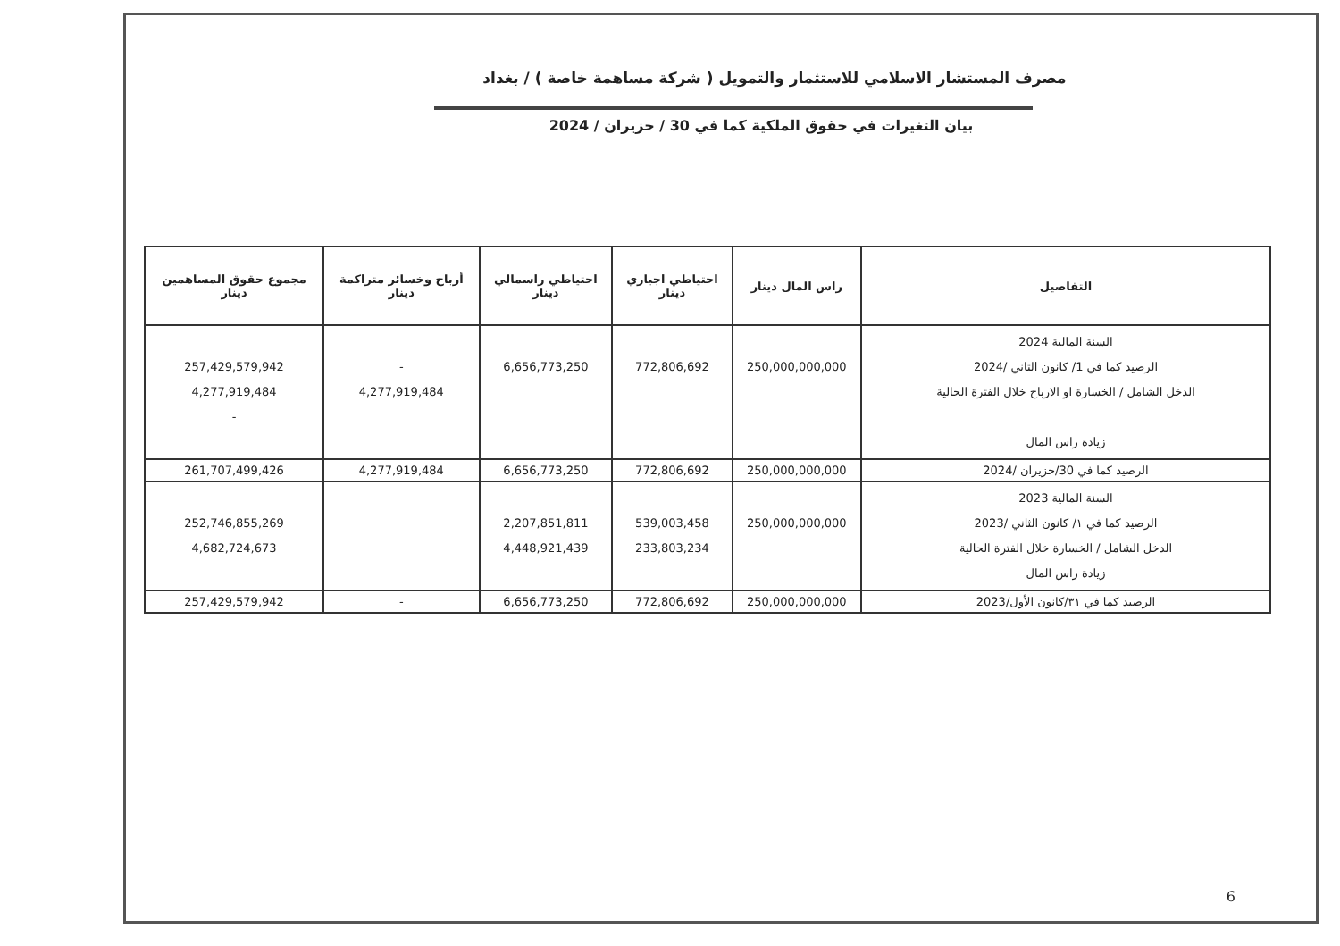مصرف المستشار الاسلامي للاستثمار والتمويل ( شركة مساهمة خاصة ) / بغداد
بيان التغيرات في حقوق الملكية كما في 30 / حزيران / 2024
| التفاصيل | راس المال دينار | احتياطي اجباري دينار | احتياطي راسمالي دينار | أرباح وخسائر متراكمة دينار | مجموع حقوق المساهمين دينار |
| --- | --- | --- | --- | --- | --- |
| السنة المالية 2024 الرصيد كما في 1/ كانون الثاني /2024 الدخل الشامل / الخسارة او الارباح خلال الفترة الحالية زيادة راس المال | 250,000,000,000 | 772,806,692 | 6,656,773,250 | - 4,277,919,484 | 257,429,579,942 4,277,919,484 - |
| الرصيد كما في 30/حزيران /2024 | 250,000,000,000 | 772,806,692 | 6,656,773,250 | 4,277,919,484 | 261,707,499,426 |
| السنة المالية 2023 الرصيد كما في ١/ كانون الثاني /2023 الدخل الشامل / الخسارة خلال الفترة الحالية زيادة راس المال | 250,000,000,000 | 539,003,458 233,803,234 | 2,207,851,811 4,448,921,439 | | 252,746,855,269 4,682,724,673 |
| الرصيد كما في ٣١/كانون الأول/2023 | 250,000,000,000 | 772,806,692 | 6,656,773,250 | - | 257,429,579,942 |
6